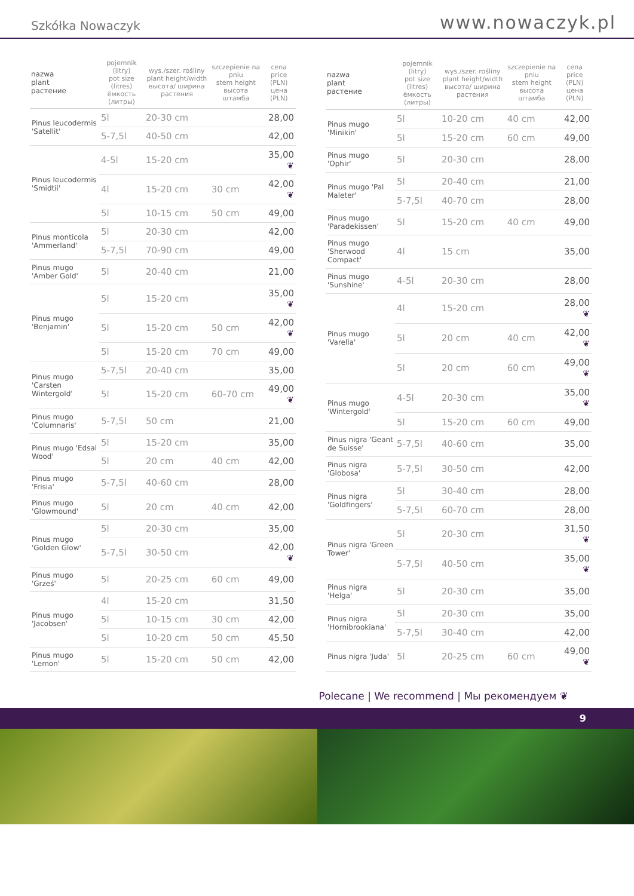Szkółka Nowaczyk
www.nowaczyk.pl
| nazwa plant растение | pojemnik (litry) pot size (litres) ёмкость (литры) | wys./szer. rośliny plant height/width высота/ ширина растения | szczepienie na pniu stem height высота штамба | cena price (PLN) цена (PLN) |
| --- | --- | --- | --- | --- |
| Pinus leucodermis 'Satellit' | 5l | 20-30 cm | | 28,00 |
| | 5-7,5l | 40-50 cm | | 42,00 |
| Pinus leucodermis 'Smidtii' | 4-5l | 15-20 cm | | 35,00 ❦ |
| | 4l | 15-20 cm | 30 cm | 42,00 ❦ |
| | 5l | 10-15 cm | 50 cm | 49,00 |
| Pinus monticola 'Ammerland' | 5l | 20-30 cm | | 42,00 |
| | 5-7,5l | 70-90 cm | | 49,00 |
| Pinus mugo 'Amber Gold' | 5l | 20-40 cm | | 21,00 |
| Pinus mugo 'Benjamin' | 5l | 15-20 cm | | 35,00 ❦ |
| | 5l | 15-20 cm | 50 cm | 42,00 ❦ |
| | 5l | 15-20 cm | 70 cm | 49,00 |
| Pinus mugo 'Carsten Wintergold' | 5-7,5l | 20-40 cm | | 35,00 |
| | 5l | 15-20 cm | 60-70 cm | 49,00 ❦ |
| Pinus mugo 'Columnaris' | 5-7,5l | 50 cm | | 21,00 |
| Pinus mugo 'Edsal Wood' | 5l | 15-20 cm | | 35,00 |
| | 5l | 20 cm | 40 cm | 42,00 |
| Pinus mugo 'Frisia' | 5-7,5l | 40-60 cm | | 28,00 |
| Pinus mugo 'Glowmound' | 5l | 20 cm | 40 cm | 42,00 |
| Pinus mugo 'Golden Glow' | 5l | 20-30 cm | | 35,00 |
| | 5-7,5l | 30-50 cm | | 42,00 ❦ |
| Pinus mugo 'Grześ' | 5l | 20-25 cm | 60 cm | 49,00 |
| Pinus mugo 'Jacobsen' | 4l | 15-20 cm | | 31,50 |
| | 5l | 10-15 cm | 30 cm | 42,00 |
| | 5l | 10-20 cm | 50 cm | 45,50 |
| Pinus mugo 'Lemon' | 5l | 15-20 cm | 50 cm | 42,00 |
| nazwa plant растение | pojemnik (litry) pot size (litres) ёмкость (литры) | wys./szer. rośliny plant height/width высота/ ширина растения | szczepienie na pniu stem height высота штамба | cena price (PLN) цена (PLN) |
| --- | --- | --- | --- | --- |
| Pinus mugo 'Minikin' | 5l | 10-20 cm | 40 cm | 42,00 |
| | 5l | 15-20 cm | 60 cm | 49,00 |
| Pinus mugo 'Ophir' | 5l | 20-30 cm | | 28,00 |
| Pinus mugo 'Pal Maleter' | 5l | 20-40 cm | | 21,00 |
| | 5-7,5l | 40-70 cm | | 28,00 |
| Pinus mugo 'Paradekissen' | 5l | 15-20 cm | 40 cm | 49,00 |
| Pinus mugo 'Sherwood Compact' | 4l | 15 cm | | 35,00 |
| Pinus mugo 'Sunshine' | 4-5l | 20-30 cm | | 28,00 |
| Pinus mugo 'Varella' | 4l | 15-20 cm | | 28,00 ❦ |
| | 5l | 20 cm | 40 cm | 42,00 ❦ |
| | 5l | 20 cm | 60 cm | 49,00 ❦ |
| Pinus mugo 'Wintergold' | 4-5l | 20-30 cm | | 35,00 ❦ |
| | 5l | 15-20 cm | 60 cm | 49,00 |
| Pinus nigra 'Geant de Suisse' | 5-7,5l | 40-60 cm | | 35,00 |
| Pinus nigra 'Globosa' | 5-7,5l | 30-50 cm | | 42,00 |
| Pinus nigra 'Goldfingers' | 5l | 30-40 cm | | 28,00 |
| | 5-7,5l | 60-70 cm | | 28,00 |
| Pinus nigra 'Green Tower' | 5l | 20-30 cm | | 31,50 ❦ |
| | 5-7,5l | 40-50 cm | | 35,00 ❦ |
| Pinus nigra 'Helga' | 5l | 20-30 cm | | 35,00 |
| Pinus nigra 'Hornibrookiana' | 5l | 20-30 cm | | 35,00 |
| | 5-7,5l | 30-40 cm | | 42,00 |
| Pinus nigra 'Juda' | 5l | 20-25 cm | 60 cm | 49,00 ❦ |
Polecane | We recommend | Мы рекомендуем ❦
9